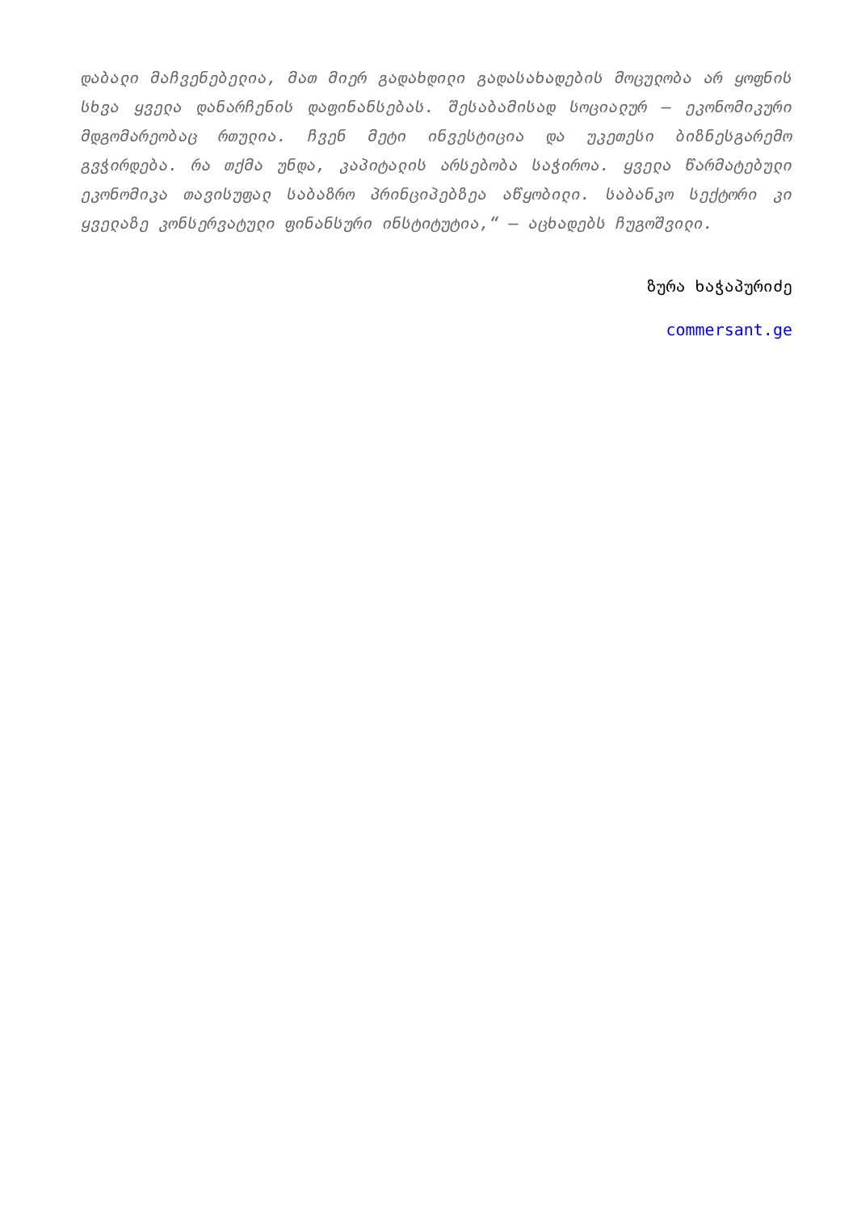დაბალი მაჩვენებელია, მათ მიერ გადახდილი გადასახადების მოცულობა არ ყოფნის სხვა ყველა დანარჩენის დაფინანსებას. შესაბამისად სოციალურ – ეკონომიკური მდგომარეობაც რთულია. ჩვენ მეტი ინვესტიცია და უკეთესი ბიზნესგარემო გვჭირდება. რა თქმა უნდა, კაპიტალის არსებობა საჭიროა. ყველა წარმატებული ეკონომიკა თავისუფალ საბაზრო პრინციპებზეა აწყობილი. საბანკო სექტორი კი ყველაზე კონსერვატული ფინანსური ინსტიტუტია,“ – აცხადებს ჩუგოშვილი.
ზურა ხაჭაპურიძე
commersant.ge